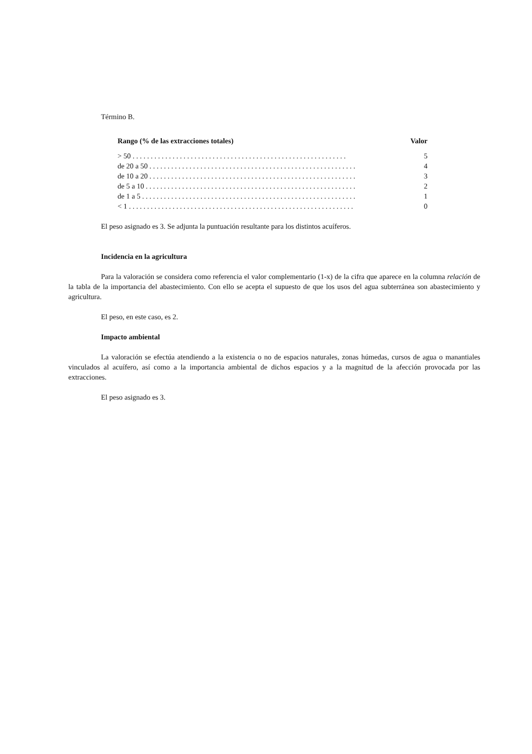Término B.
| Rango (% de las extracciones totales) | Valor |
| --- | --- |
| > 50 . . . . . . . . . . . . . . . . . . . . . . . . . . . . . . . . . . . . . . . . . . . . . . . . . . . . . . . . . . . | 5 |
| de 20 a 50 . . . . . . . . . . . . . . . . . . . . . . . . . . . . . . . . . . . . . . . . . . . . . . . . . . . . . . . . . | 4 |
| de 10 a 20 . . . . . . . . . . . . . . . . . . . . . . . . . . . . . . . . . . . . . . . . . . . . . . . . . . . . . . . . . | 3 |
| de 5 a 10 . . . . . . . . . . . . . . . . . . . . . . . . . . . . . . . . . . . . . . . . . . . . . . . . . . . . . . . . . . | 2 |
| de 1 a 5 . . . . . . . . . . . . . . . . . . . . . . . . . . . . . . . . . . . . . . . . . . . . . . . . . . . . . . . . . . . | 1 |
| < 1 . . . . . . . . . . . . . . . . . . . . . . . . . . . . . . . . . . . . . . . . . . . . . . . . . . . . . . . . . . . . . . | 0 |
El peso asignado es 3. Se adjunta la puntuación resultante para los distintos acuíferos.
Incidencia en la agricultura
Para la valoración se considera como referencia el valor complementario (1-x) de la cifra que aparece en la columna relación de la tabla de la importancia del abastecimiento. Con ello se acepta el supuesto de que los usos del agua subterránea son abastecimiento y agricultura.
El peso, en este caso, es 2.
Impacto ambiental
La valoración se efectúa atendiendo a la existencia o no de espacios naturales, zonas húmedas, cursos de agua o manantiales vinculados al acuífero, así como a la importancia ambiental de dichos espacios y a la magnitud de la afección provocada por las extracciones.
El peso asignado es 3.